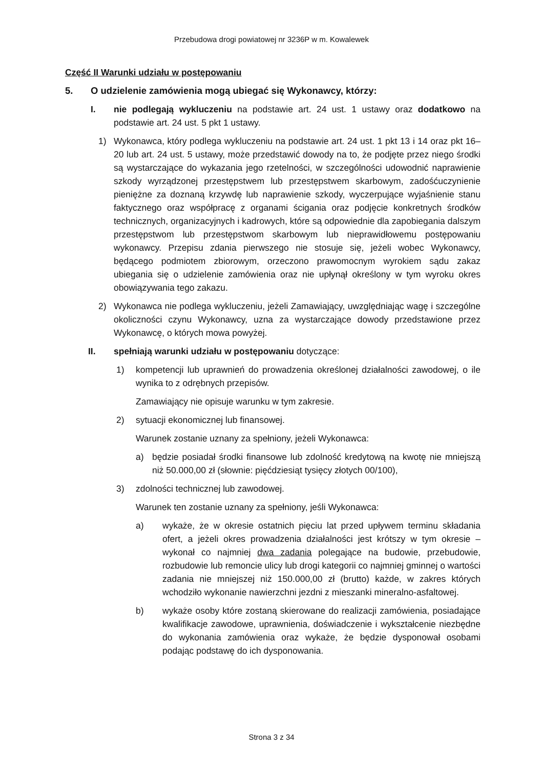Przebudowa drogi powiatowej nr 3236P w m. Kowalewek
Część II Warunki udziału w postępowaniu
5. O udzielenie zamówienia mogą ubiegać się Wykonawcy, którzy:
I. nie podlegają wykluczeniu na podstawie art. 24 ust. 1 ustawy oraz dodatkowo na podstawie art. 24 ust. 5 pkt 1 ustawy.
1) Wykonawca, który podlega wykluczeniu na podstawie art. 24 ust. 1 pkt 13 i 14 oraz pkt 16–20 lub art. 24 ust. 5 ustawy, może przedstawić dowody na to, że podjęte przez niego środki są wystarczające do wykazania jego rzetelności, w szczególności udowodnić naprawienie szkody wyrządzonej przestępstwem lub przestępstwem skarbowym, zadośćuczynienie pieniężne za doznaną krzywdę lub naprawienie szkody, wyczerpujące wyjaśnienie stanu faktycznego oraz współpracę z organami ścigania oraz podjęcie konkretnych środków technicznych, organizacyjnych i kadrowych, które są odpowiednie dla zapobiegania dalszym przestępstwom lub przestępstwom skarbowym lub nieprawidłowemu postępowaniu wykonawcy. Przepisu zdania pierwszego nie stosuje się, jeżeli wobec Wykonawcy, będącego podmiotem zbiorowym, orzeczono prawomocnym wyrokiem sądu zakaz ubiegania się o udzielenie zamówienia oraz nie upłynął określony w tym wyroku okres obowiązywania tego zakazu.
2) Wykonawca nie podlega wykluczeniu, jeżeli Zamawiający, uwzględniając wagę i szczególne okoliczności czynu Wykonawcy, uzna za wystarczające dowody przedstawione przez Wykonawcę, o których mowa powyżej.
II. spełniają warunki udziału w postępowaniu dotyczące:
1) kompetencji lub uprawnień do prowadzenia określonej działalności zawodowej, o ile wynika to z odrębnych przepisów.
Zamawiający nie opisuje warunku w tym zakresie.
2) sytuacji ekonomicznej lub finansowej.
Warunek zostanie uznany za spełniony, jeżeli Wykonawca:
a) będzie posiadał środki finansowe lub zdolność kredytową na kwotę nie mniejszą niż 50.000,00 zł (słownie: pięćdziesiąt tysięcy złotych 00/100),
3) zdolności technicznej lub zawodowej.
Warunek ten zostanie uznany za spełniony, jeśli Wykonawca:
a) wykaże, że w okresie ostatnich pięciu lat przed upływem terminu składania ofert, a jeżeli okres prowadzenia działalności jest krótszy w tym okresie – wykonał co najmniej dwa zadania polegające na budowie, przebudowie, rozbudowie lub remoncie ulicy lub drogi kategorii co najmniej gminnej o wartości zadania nie mniejszej niż 150.000,00 zł (brutto) każde, w zakres których wchodziło wykonanie nawierzchni jezdni z mieszanki mineralno-asfaltowej.
b) wykaże osoby które zostaną skierowane do realizacji zamówienia, posiadające kwalifikacje zawodowe, uprawnienia, doświadczenie i wykształcenie niezbędne do wykonania zamówienia oraz wykaże, że będzie dysponował osobami podając podstawę do ich dysponowania.
Strona 3 z 34